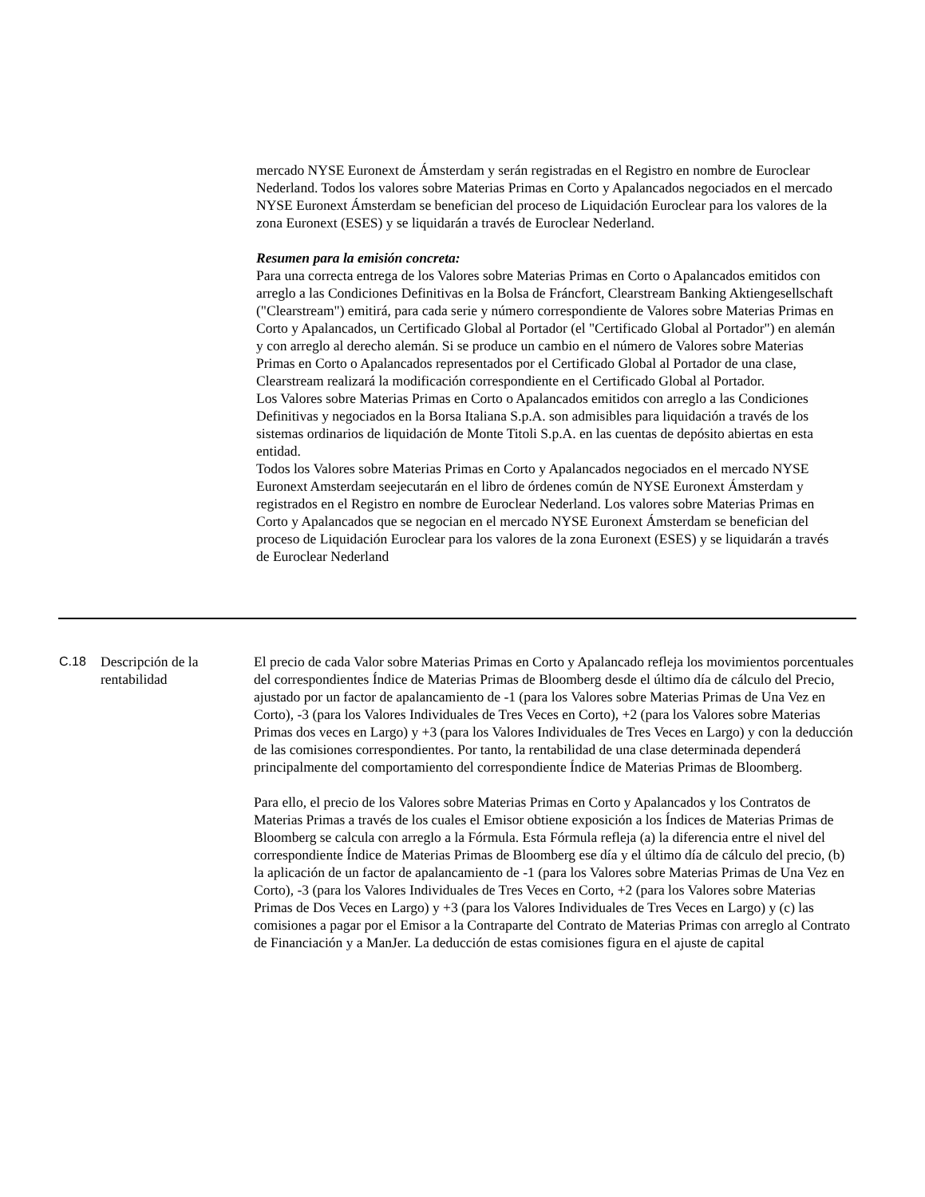mercado NYSE Euronext de Ámsterdam y serán registradas en el Registro en nombre de Euroclear Nederland. Todos los valores sobre Materias Primas en Corto y Apalancados negociados en el mercado NYSE Euronext Ámsterdam se benefician del proceso de Liquidación Euroclear para los valores de la zona Euronext (ESES) y se liquidarán a través de Euroclear Nederland.
Resumen para la emisión concreta:
Para una correcta entrega de los Valores sobre Materias Primas en Corto o Apalancados emitidos con arreglo a las Condiciones Definitivas en la Bolsa de Fráncfort, Clearstream Banking Aktiengesellschaft ("Clearstream") emitirá, para cada serie y número correspondiente de Valores sobre Materias Primas en Corto y Apalancados, un Certificado Global al Portador (el "Certificado Global al Portador") en alemán y con arreglo al derecho alemán. Si se produce un cambio en el número de Valores sobre Materias Primas en Corto o Apalancados representados por el Certificado Global al Portador de una clase, Clearstream realizará la modificación correspondiente en el Certificado Global al Portador.
Los Valores sobre Materias Primas en Corto o Apalancados emitidos con arreglo a las Condiciones Definitivas y negociados en la Borsa Italiana S.p.A. son admisibles para liquidación a través de los sistemas ordinarios de liquidación de Monte Titoli S.p.A. en las cuentas de depósito abiertas en esta entidad.
Todos los Valores sobre Materias Primas en Corto y Apalancados negociados en el mercado NYSE Euronext Amsterdam seejecutarán en el libro de órdenes común de NYSE Euronext Ámsterdam y registrados en el Registro en nombre de Euroclear Nederland. Los valores sobre Materias Primas en Corto y Apalancados que se negocian en el mercado NYSE Euronext Ámsterdam se benefician del proceso de Liquidación Euroclear para los valores de la zona Euronext (ESES) y se liquidarán a través de Euroclear Nederland
| C.18 | Descripción de la rentabilidad | El precio de cada Valor sobre Materias Primas en Corto y Apalancado refleja los movimientos porcentuales del correspondientes Índice de Materias Primas de Bloomberg desde el último día de cálculo del Precio, ajustado por un factor de apalancamiento de -1 (para los Valores sobre Materias Primas de Una Vez en Corto), -3 (para los Valores Individuales de Tres Veces en Corto), +2 (para los Valores sobre Materias Primas dos veces en Largo) y +3 (para los Valores Individuales de Tres Veces en Largo) y con la deducción de las comisiones correspondientes. Por tanto, la rentabilidad de una clase determinada dependerá principalmente del comportamiento del correspondiente Índice de Materias Primas de Bloomberg. Para ello, el precio de los Valores sobre Materias Primas en Corto y Apalancados y los Contratos de Materias Primas a través de los cuales el Emisor obtiene exposición a los Índices de Materias Primas de Bloomberg se calcula con arreglo a la Fórmula. Esta Fórmula refleja (a) la diferencia entre el nivel del correspondiente Índice de Materias Primas de Bloomberg ese día y el último día de cálculo del precio, (b) la aplicación de un factor de apalancamiento de -1 (para los Valores sobre Materias Primas de Una Vez en Corto), -3 (para los Valores Individuales de Tres Veces en Corto, +2 (para los Valores sobre Materias Primas de Dos Veces en Largo) y +3 (para los Valores Individuales de Tres Veces en Largo) y (c) las comisiones a pagar por el Emisor a la Contraparte del Contrato de Materias Primas con arreglo al Contrato de Financiación y a ManJer. La deducción de estas comisiones figura en el ajuste de capital |